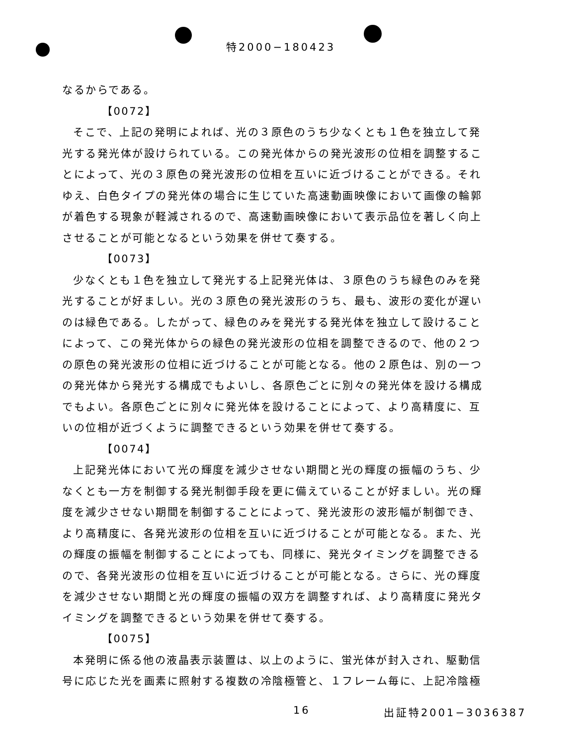特2000−180423
なるからである。
【0072】
そこで、上記の発明によれば、光の３原色のうち少なくとも１色を独立して発光する発光体が設けられている。この発光体からの発光波形の位相を調整することによって、光の３原色の発光波形の位相を互いに近づけることができる。それゆえ、白色タイプの発光体の場合に生じていた高速動画映像において画像の輪郭が着色する現象が軽減されるので、高速動画映像において表示品位を著しく向上させることが可能となるという効果を併せて奏する。
【0073】
少なくとも１色を独立して発光する上記発光体は、３原色のうち緑色のみを発光することが好ましい。光の３原色の発光波形のうち、最も、波形の変化が遅いのは緑色である。したがって、緑色のみを発光する発光体を独立して設けることによって、この発光体からの緑色の発光波形の位相を調整できるので、他の２つの原色の発光波形の位相に近づけることが可能となる。他の２原色は、別の一つの発光体から発光する構成でもよいし、各原色ごとに別々の発光体を設ける構成でもよい。各原色ごとに別々に発光体を設けることによって、より高精度に、互いの位相が近づくように調整できるという効果を併せて奏する。
【0074】
上記発光体において光の輝度を減少させない期間と光の輝度の振幅のうち、少なくとも一方を制御する発光制御手段を更に備えていることが好ましい。光の輝度を減少させない期間を制御することによって、発光波形の波形幅が制御でき、より高精度に、各発光波形の位相を互いに近づけることが可能となる。また、光の輝度の振幅を制御することによっても、同様に、発光タイミングを調整できるので、各発光波形の位相を互いに近づけることが可能となる。さらに、光の輝度を減少させない期間と光の輝度の振幅の双方を調整すれば、より高精度に発光タイミングを調整できるという効果を併せて奏する。
【0075】
本発明に係る他の液晶表示装置は、以上のように、蛍光体が封入され、駆動信号に応じた光を画素に照射する複数の冷陰極管と、１フレーム毎に、上記冷陰極
16 出証特2001−3036387